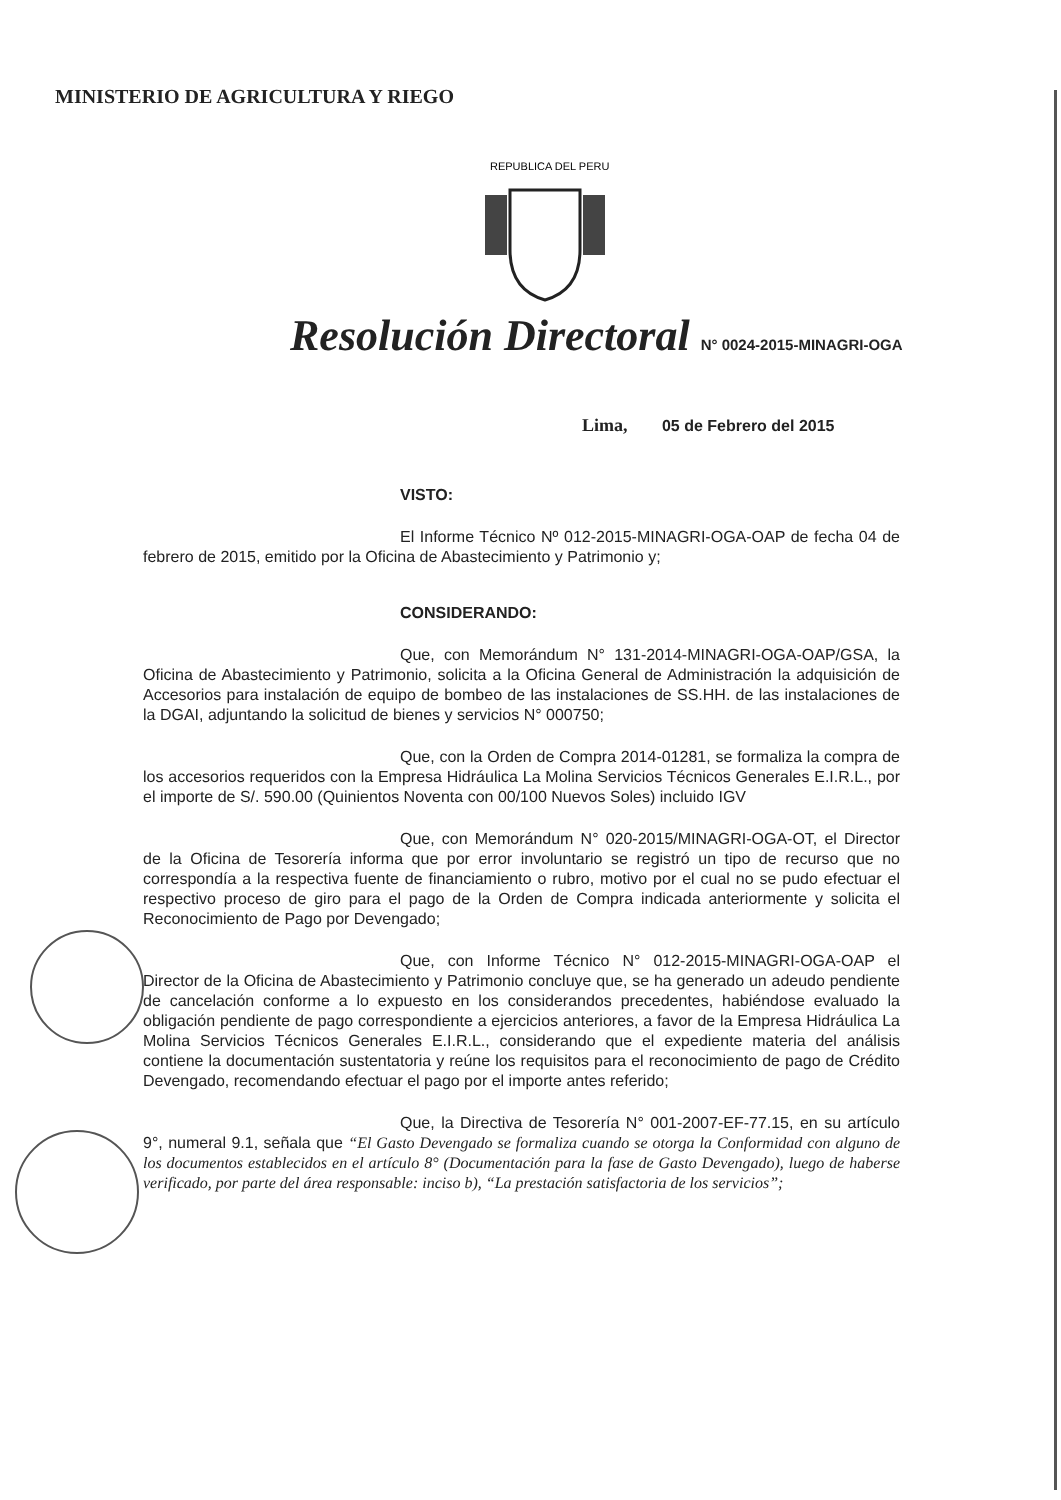MINISTERIO DE AGRICULTURA Y RIEGO
REPUBLICA DEL PERU
Resolución Directoral N° 0024-2015-MINAGRI-OGA
Lima, 05 de Febrero del 2015
VISTO:
El Informe Técnico Nº 012-2015-MINAGRI-OGA-OAP de fecha 04 de febrero de 2015, emitido por la Oficina de Abastecimiento y Patrimonio y;
CONSIDERANDO:
Que, con Memorándum N° 131-2014-MINAGRI-OGA-OAP/GSA, la Oficina de Abastecimiento y Patrimonio, solicita a la Oficina General de Administración la adquisición de Accesorios para instalación de equipo de bombeo de las instalaciones de SS.HH. de las instalaciones de la DGAI, adjuntando la solicitud de bienes y servicios N° 000750;
Que, con la Orden de Compra 2014-01281, se formaliza la compra de los accesorios requeridos con la Empresa Hidráulica La Molina Servicios Técnicos Generales E.I.R.L., por el importe de S/. 590.00 (Quinientos Noventa con 00/100 Nuevos Soles) incluido IGV
Que, con Memorándum N° 020-2015/MINAGRI-OGA-OT, el Director de la Oficina de Tesorería informa que por error involuntario se registró un tipo de recurso que no correspondía a la respectiva fuente de financiamiento o rubro, motivo por el cual no se pudo efectuar el respectivo proceso de giro para el pago de la Orden de Compra indicada anteriormente y solicita el Reconocimiento de Pago por Devengado;
Que, con Informe Técnico N° 012-2015-MINAGRI-OGA-OAP el Director de la Oficina de Abastecimiento y Patrimonio concluye que, se ha generado un adeudo pendiente de cancelación conforme a lo expuesto en los considerandos precedentes, habiéndose evaluado la obligación pendiente de pago correspondiente a ejercicios anteriores, a favor de la Empresa Hidráulica La Molina Servicios Técnicos Generales E.I.R.L., considerando que el expediente materia del análisis contiene la documentación sustentatoria y reúne los requisitos para el reconocimiento de pago de Crédito Devengado, recomendando efectuar el pago por el importe antes referido;
Que, la Directiva de Tesorería N° 001-2007-EF-77.15, en su artículo 9°, numeral 9.1, señala que “El Gasto Devengado se formaliza cuando se otorga la Conformidad con alguno de los documentos establecidos en el artículo 8° (Documentación para la fase de Gasto Devengado), luego de haberse verificado, por parte del área responsable: inciso b), “La prestación satisfactoria de los servicios”;